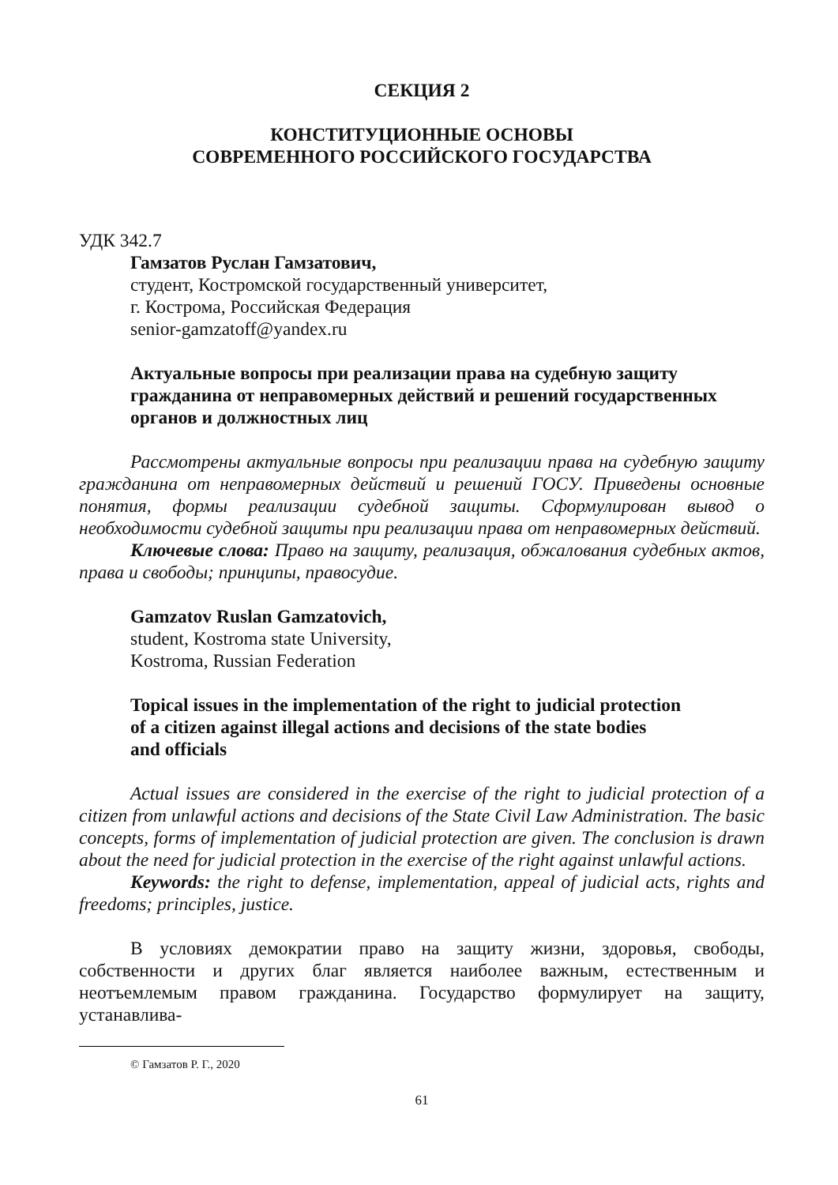СЕКЦИЯ 2
КОНСТИТУЦИОННЫЕ ОСНОВЫ
СОВРЕМЕННОГО РОССИЙСКОГО ГОСУДАРСТВА
УДК 342.7
Гамзатов Руслан Гамзатович,
студент, Костромской государственный университет,
г. Кострома, Российская Федерация
senior-gamzatoff@yandex.ru
Актуальные вопросы при реализации права на судебную защиту гражданина от неправомерных действий и решений государственных органов и должностных лиц
Рассмотрены актуальные вопросы при реализации права на судебную защиту гражданина от неправомерных действий и решений ГОСУ. Приведены основные понятия, формы реализации судебной защиты. Сформулирован вывод о необходимости судебной защиты при реализации права от неправомерных действий.
Ключевые слова: Право на защиту, реализация, обжалования судебных актов, права и свободы; принципы, правосудие.
Gamzatov Ruslan Gamzatovich,
student, Kostroma state University,
Kostroma, Russian Federation
Topical issues in the implementation of the right to judicial protection
of a citizen against illegal actions and decisions of the state bodies
and officials
Actual issues are considered in the exercise of the right to judicial protection of a citizen from unlawful actions and decisions of the State Civil Law Administration. The basic concepts, forms of implementation of judicial protection are given. The conclusion is drawn about the need for judicial protection in the exercise of the right against unlawful actions.
Keywords: the right to defense, implementation, appeal of judicial acts, rights and freedoms; principles, justice.
В условиях демократии право на защиту жизни, здоровья, свободы, собственности и других благ является наиболее важным, естественным и неотъемлемым правом гражданина. Государство формулирует на защиту, устанавлива-
© Гамзатов Р. Г., 2020
61